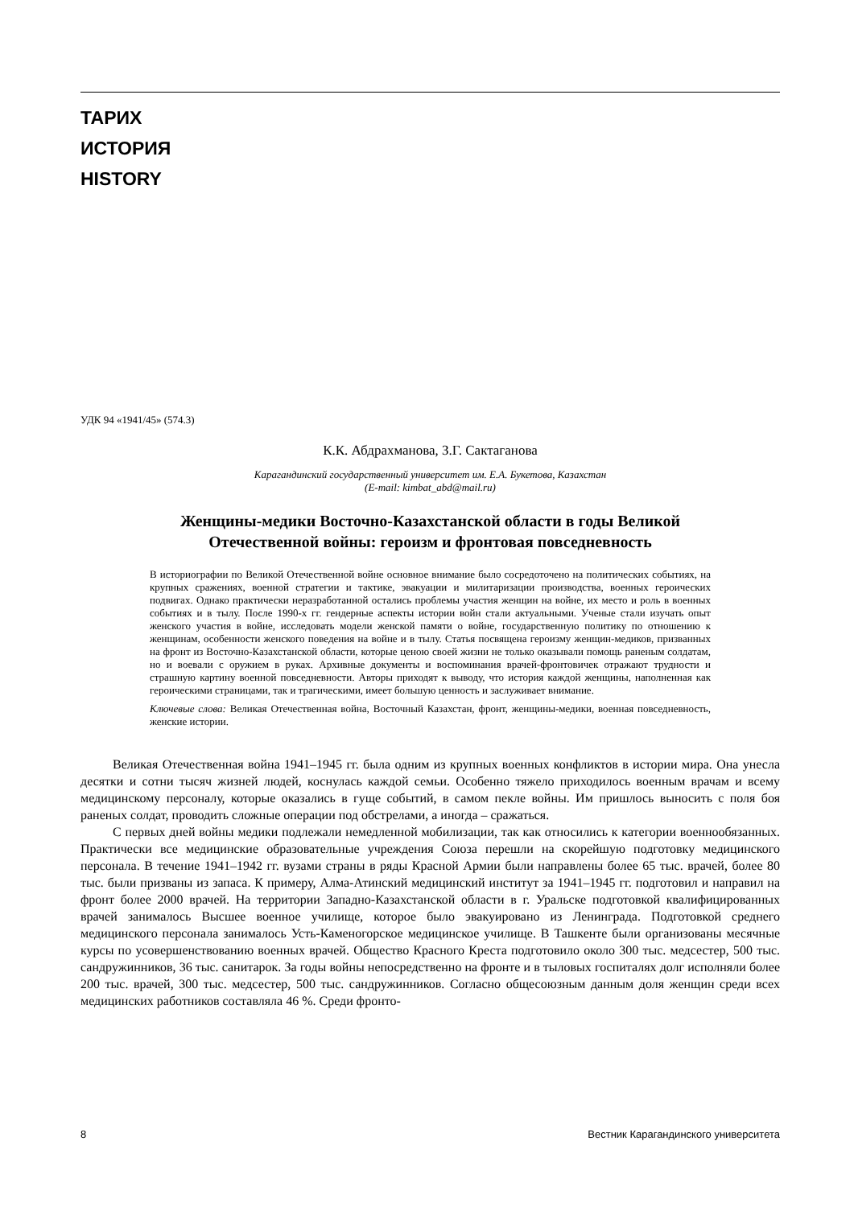ТАРИХ
ИСТОРИЯ
HISTORY
УДК 94 «1941/45» (574.3)
К.К. Абдрахманова, З.Г. Сактаганова
Карагандинский государственный университет им. Е.А. Букетова, Казахстан
(E-mail: kimbat_abd@mail.ru)
Женщины-медики Восточно-Казахстанской области в годы Великой Отечественной войны: героизм и фронтовая повседневность
В историографии по Великой Отечественной войне основное внимание было сосредоточено на политических событиях, на крупных сражениях, военной стратегии и тактике, эвакуации и милитаризации производства, военных героических подвигах. Однако практически неразработанной остались проблемы участия женщин на войне, их место и роль в военных событиях и в тылу. После 1990-х гг. гендерные аспекты истории войн стали актуальными. Ученые стали изучать опыт женского участия в войне, исследовать модели женской памяти о войне, государственную политику по отношению к женщинам, особенности женского поведения на войне и в тылу. Статья посвящена героизму женщин-медиков, призванных на фронт из Восточно-Казахстанской области, которые ценою своей жизни не только оказывали помощь раненым солдатам, но и воевали с оружием в руках. Архивные документы и воспоминания врачей-фронтовичек отражают трудности и страшную картину военной повседневности. Авторы приходят к выводу, что история каждой женщины, наполненная как героическими страницами, так и трагическими, имеет большую ценность и заслуживает внимание.
Ключевые слова: Великая Отечественная война, Восточный Казахстан, фронт, женщины-медики, военная повседневность, женские истории.
Великая Отечественная война 1941–1945 гг. была одним из крупных военных конфликтов в истории мира. Она унесла десятки и сотни тысяч жизней людей, коснулась каждой семьи. Особенно тяжело приходилось военным врачам и всему медицинскому персоналу, которые оказались в гуще событий, в самом пекле войны. Им пришлось выносить с поля боя раненых солдат, проводить сложные операции под обстрелами, а иногда – сражаться.
С первых дней войны медики подлежали немедленной мобилизации, так как относились к категории военнообязанных. Практически все медицинские образовательные учреждения Союза перешли на скорейшую подготовку медицинского персонала. В течение 1941–1942 гг. вузами страны в ряды Красной Армии были направлены более 65 тыс. врачей, более 80 тыс. были призваны из запаса. К примеру, Алма-Атинский медицинский институт за 1941–1945 гг. подготовил и направил на фронт более 2000 врачей. На территории Западно-Казахстанской области в г. Уральске подготовкой квалифицированных врачей занималось Высшее военное училище, которое было эвакуировано из Ленинграда. Подготовкой среднего медицинского персонала занималось Усть-Каменогорское медицинское училище. В Ташкенте были организованы месячные курсы по усовершенствованию военных врачей. Общество Красного Креста подготовило около 300 тыс. медсестер, 500 тыс. сандружинников, 36 тыс. санитарок. За годы войны непосредственно на фронте и в тыловых госпиталях долг исполняли более 200 тыс. врачей, 300 тыс. медсестер, 500 тыс. сандружинников. Согласно общесоюзным данным доля женщин среди всех медицинских работников составляла 46 %. Среди фронто-
8 Вестник Карагандинского университета